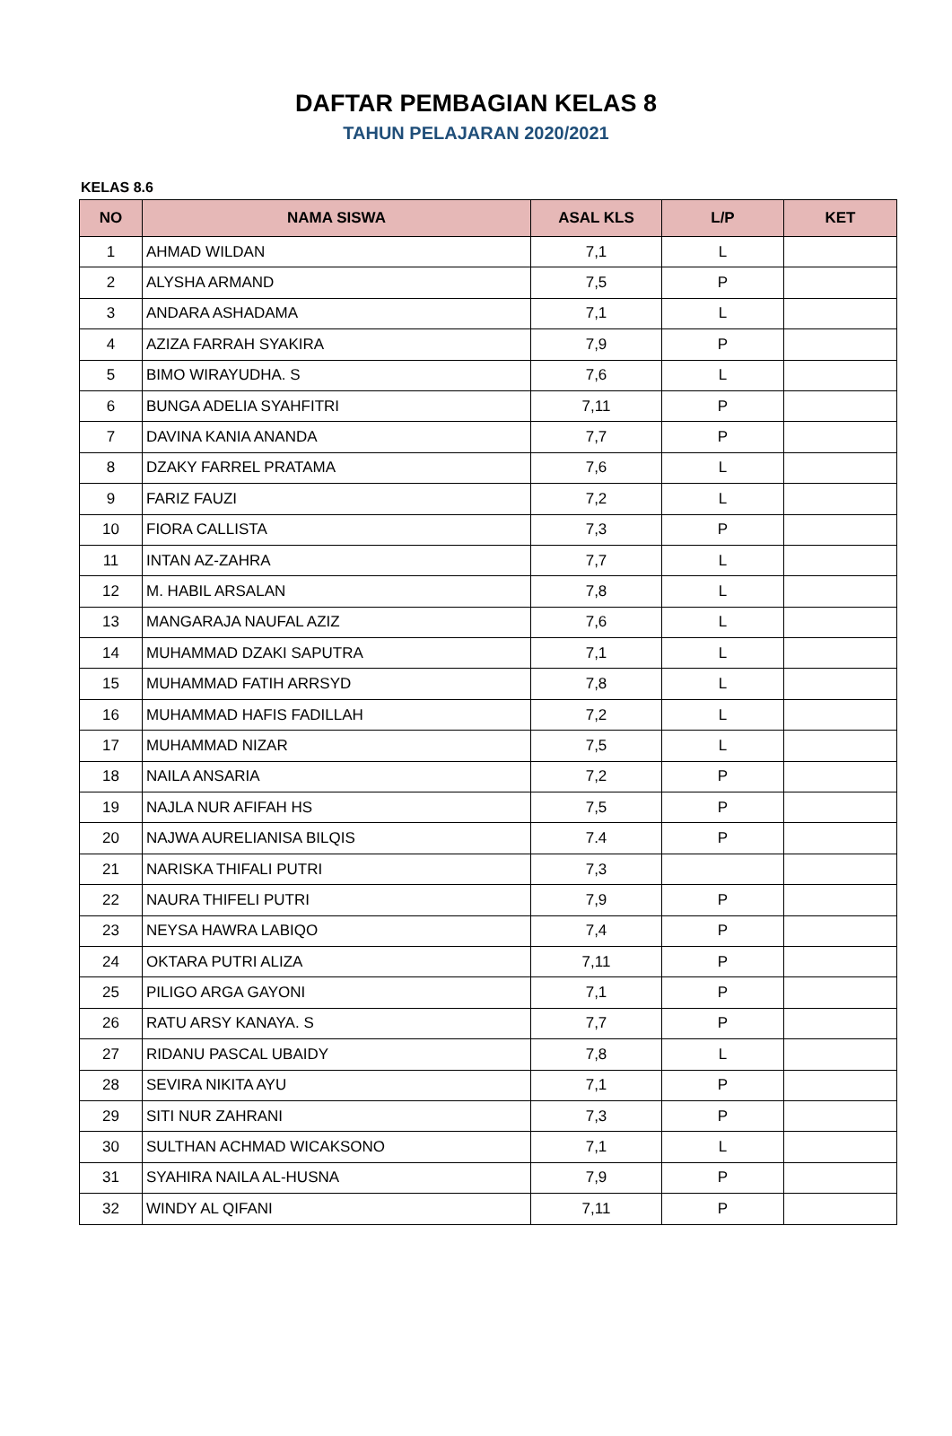DAFTAR PEMBAGIAN KELAS 8
TAHUN PELAJARAN 2020/2021
KELAS 8.6
| NO | NAMA SISWA | ASAL KLS | L/P | KET |
| --- | --- | --- | --- | --- |
| 1 | AHMAD WILDAN | 7,1 | L | |
| 2 | ALYSHA ARMAND | 7,5 | P | |
| 3 | ANDARA ASHADAMA | 7,1 | L | |
| 4 | AZIZA FARRAH SYAKIRA | 7,9 | P | |
| 5 | BIMO WIRAYUDHA. S | 7,6 | L | |
| 6 | BUNGA ADELIA SYAHFITRI | 7,11 | P | |
| 7 | DAVINA KANIA ANANDA | 7,7 | P | |
| 8 | DZAKY FARREL PRATAMA | 7,6 | L | |
| 9 | FARIZ FAUZI | 7,2 | L | |
| 10 | FIORA CALLISTA | 7,3 | P | |
| 11 | INTAN AZ-ZAHRA | 7,7 | L | |
| 12 | M. HABIL ARSALAN | 7,8 | L | |
| 13 | MANGARAJA NAUFAL AZIZ | 7,6 | L | |
| 14 | MUHAMMAD DZAKI SAPUTRA | 7,1 | L | |
| 15 | MUHAMMAD FATIH ARRSYD | 7,8 | L | |
| 16 | MUHAMMAD HAFIS FADILLAH | 7,2 | L | |
| 17 | MUHAMMAD NIZAR | 7,5 | L | |
| 18 | NAILA ANSARIA | 7,2 | P | |
| 19 | NAJLA NUR AFIFAH HS | 7,5 | P | |
| 20 | NAJWA AURELIANISA BILQIS | 7.4 | P | |
| 21 | NARISKA THIFALI PUTRI | 7,3 | | |
| 22 | NAURA THIFELI PUTRI | 7,9 | P | |
| 23 | NEYSA HAWRA LABIQO | 7,4 | P | |
| 24 | OKTARA PUTRI ALIZA | 7,11 | P | |
| 25 | PILIGO ARGA GAYONI | 7,1 | P | |
| 26 | RATU ARSY KANAYA. S | 7,7 | P | |
| 27 | RIDANU PASCAL UBAIDY | 7,8 | L | |
| 28 | SEVIRA NIKITA AYU | 7,1 | P | |
| 29 | SITI NUR ZAHRANI | 7,3 | P | |
| 30 | SULTHAN ACHMAD WICAKSONO | 7,1 | L | |
| 31 | SYAHIRA NAILA AL-HUSNA | 7,9 | P | |
| 32 | WINDY AL QIFANI | 7,11 | P | |